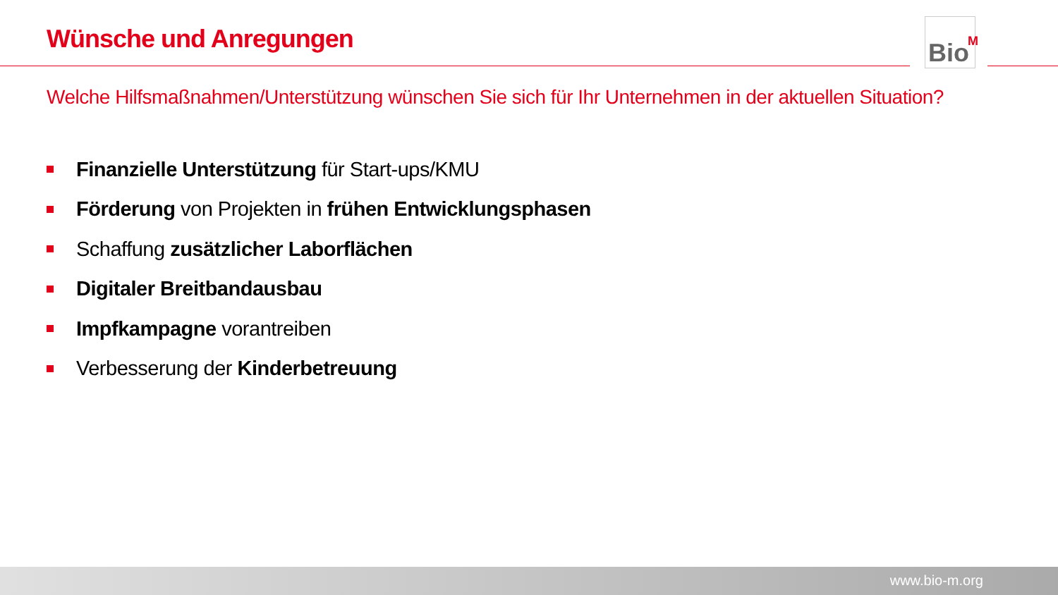Wünsche und Anregungen
Bio<sup>M</sup>
Welche Hilfsmaßnahmen/Unterstützung wünschen Sie sich für Ihr Unternehmen in der aktuellen Situation?
Finanzielle Unterstützung für Start-ups/KMU
Förderung von Projekten in frühen Entwicklungsphasen
Schaffung zusätzlicher Laborflächen
Digitaler Breitbandausbau
Impfkampagne vorantreiben
Verbesserung der Kinderbetreuung
www.bio-m.org